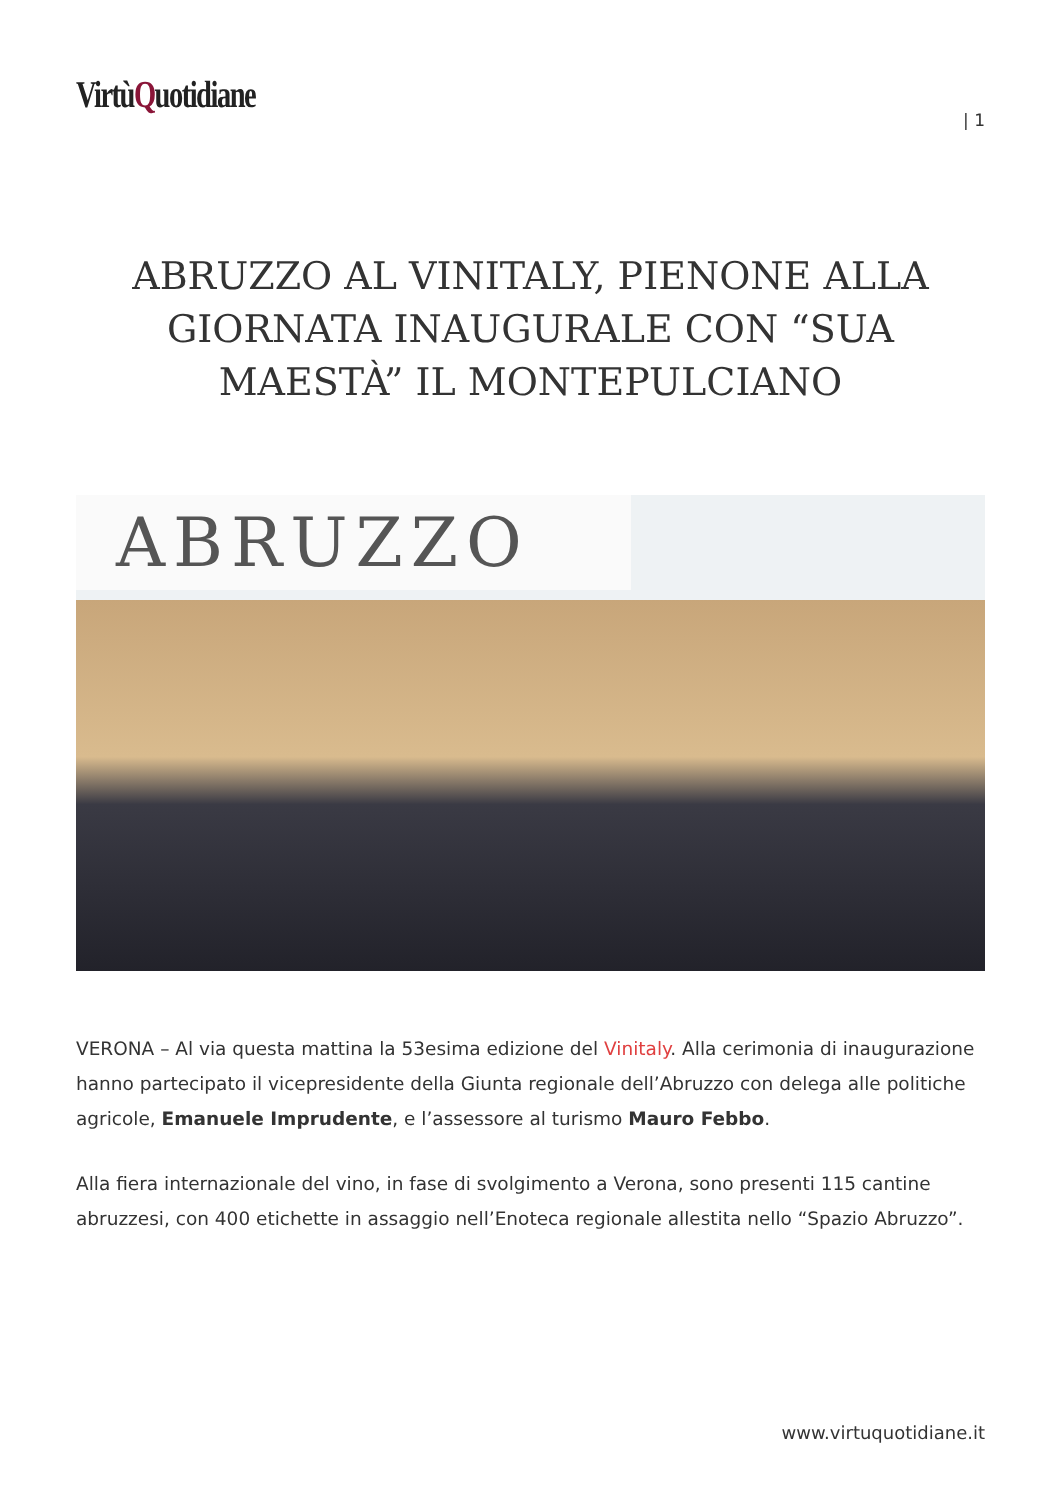VirtùQuotidiane
| 1
ABRUZZO AL VINITALY, PIENONE ALLA GIORNATA INAUGURALE CON “SUA MAESTÀ” IL MONTEPULCIANO
ABRUZZO
VERONA – Al via questa mattina la 53esima edizione del Vinitaly. Alla cerimonia di inaugurazione hanno partecipato il vicepresidente della Giunta regionale dell’Abruzzo con delega alle politiche agricole, Emanuele Imprudente, e l’assessore al turismo Mauro Febbo.
Alla fiera internazionale del vino, in fase di svolgimento a Verona, sono presenti 115 cantine abruzzesi, con 400 etichette in assaggio nell’Enoteca regionale allestita nello “Spazio Abruzzo”.
www.virtuquotidiane.it